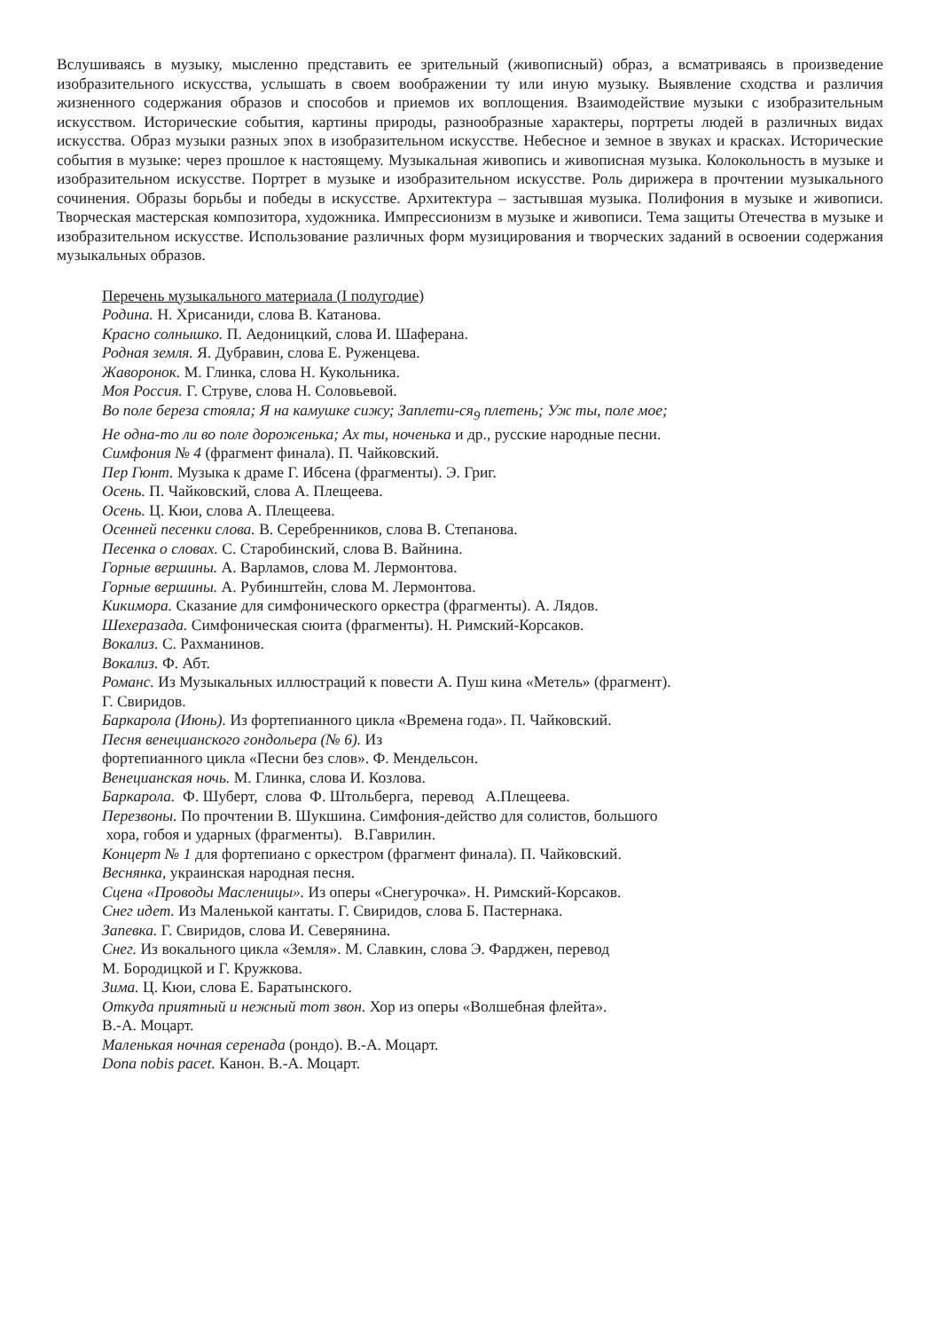Вслушиваясь в музыку, мысленно представить ее зрительный (живописный) образ, а всматриваясь в произведение изобразительного искусства, услышать в своем воображении ту или иную музыку. Выявление сходства и различия жизненного содержания образов и способов и приемов их воплощения. Взаимодействие музыки с изобразительным искусством. Исторические события, картины природы, разнообразные характеры, портреты людей в различных видах искусства. Образ музыки разных эпох в изобразительном искусстве. Небесное и земное в звуках и красках. Исторические события в музыке: через прошлое к настоящему. Музыкальная живопись и живописная музыка. Колокольность в музыке и изобразительном искусстве. Портрет в музыке и изобразительном искусстве. Роль дирижера в прочтении музыкального сочинения. Образы борьбы и победы в искусстве. Архитектура – застывшая музыка. Полифония в музыке и живописи. Творческая мастерская композитора, художника. Импрессионизм в музыке и живописи. Тема защиты Отечества в музыке и изобразительном искусстве. Использование различных форм музицирования и творческих заданий в освоении содержания музыкальных образов.
Перечень музыкального материала (I полугодие)
Родина. Н. Хрисаниди, слова В. Катанова.
Красно солнышко. П. Аедоницкий, слова И. Шаферана.
Родная земля. Я. Дубравин, слова Е. Руженцева.
Жаворонок. М. Глинка, слова Н. Кукольника.
Моя Россия. Г. Струве, слова Н. Соловьевой.
Во поле береза стояла; Я на камушке сижу; Заплети-ся<sub>9</sub> плетень; Уж ты, поле мое;
Не одна-то ли во поле дороженька; Ах ты, ноченька и др., русские народные песни.
Симфония № 4 (фрагмент финала). П. Чайковский.
Пер Гюнт. Музыка к драме Г. Ибсена (фрагменты). Э. Григ.
Осень. П. Чайковский, слова А. Плещеева.
Осень. Ц. Кюи, слова А. Плещеева.
Осенней песенки слова. В. Серебренников, слова В. Степанова.
Песенка о словах. С. Старобинский, слова В. Вайнина.
Горные вершины. А. Варламов, слова М. Лермонтова.
Горные вершины. А. Рубинштейн, слова М. Лермонтова.
Кикимора. Сказание для симфонического оркестра (фрагменты). А. Лядов.
Шехеразада. Симфоническая сюита (фрагменты). Н. Римский-Корсаков.
Вокализ. С. Рахманинов.
Вокализ. Ф. Абт.
Романс. Из Музыкальных иллюстраций к повести А. Пуш кина «Метель» (фрагмент).
Г. Свиридов.
Баркарола (Июнь). Из фортепианного цикла «Времена года». П. Чайковский.
Песня венецианского гондольера (№ 6). Из
фортепианного цикла «Песни без слов». Ф. Мендельсон.
Венецианская ночь. М. Глинка, слова И. Козлова.
Баркарола. Ф. Шуберт, слова Ф. Штольберга, перевод А.Плещеева.
Перезвоны. По прочтении В. Шукшина. Симфония-действо для солистов, большого
хора, гобоя и ударных (фрагменты). В.Гаврилин.
Концерт № 1 для фортепиано с оркестром (фрагмент финала). П. Чайковский.
Веснянка, украинская народная песня.
Сцена «Проводы Масленицы». Из оперы «Снегурочка». Н. Римский-Корсаков.
Снег идет. Из Маленькой кантаты. Г. Свиридов, слова Б. Пастернака.
Запевка. Г. Свиридов, слова И. Северянина.
Снег. Из вокального цикла «Земля». М. Славкин, слова Э. Фарджен, перевод
М. Бородицкой и Г. Кружкова.
Зима. Ц. Кюи, слова Е. Баратынского.
Откуда приятный и нежный тот звон. Хор из оперы «Волшебная флейта».
В.-А. Моцарт.
Маленькая ночная серенада (рондо). В.-А. Моцарт.
Dona nobis pacet. Канон. В.-А. Моцарт.